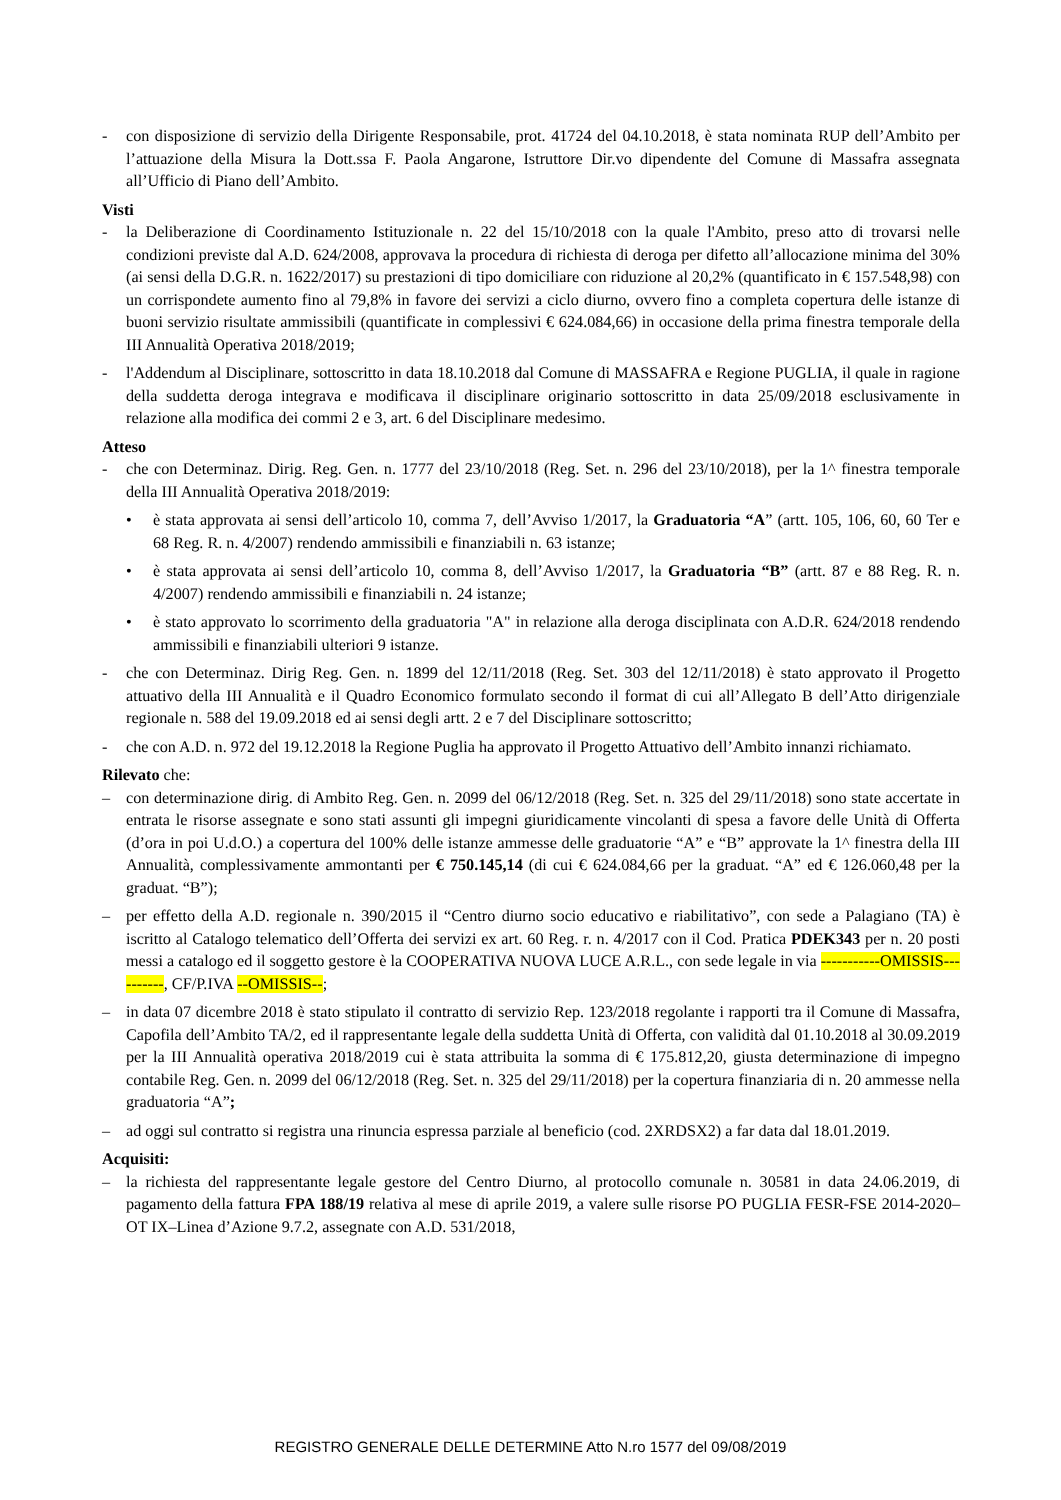- con disposizione di servizio della Dirigente Responsabile, prot. 41724 del 04.10.2018, è stata nominata RUP dell’Ambito per l’attuazione della Misura la Dott.ssa F. Paola Angarone, Istruttore Dir.vo dipendente del Comune di Massafra assegnata all’Ufficio di Piano dell’Ambito.
Visti
- la Deliberazione di Coordinamento Istituzionale n. 22 del 15/10/2018 con la quale l'Ambito, preso atto di trovarsi nelle condizioni previste dal A.D. 624/2008, approvava la procedura di richiesta di deroga per difetto all’allocazione minima del 30% (ai sensi della D.G.R. n. 1622/2017) su prestazioni di tipo domiciliare con riduzione al 20,2% (quantificato in € 157.548,98) con un corrispondete aumento fino al 79,8% in favore dei servizi a ciclo diurno, ovvero fino a completa copertura delle istanze di buoni servizio risultate ammissibili (quantificate in complessivi € 624.084,66) in occasione della prima finestra temporale della III Annualità Operativa 2018/2019;
- l'Addendum al Disciplinare, sottoscritto in data 18.10.2018 dal Comune di MASSAFRA e Regione PUGLIA, il quale in ragione della suddetta deroga integrava e modificava il disciplinare originario sottoscritto in data 25/09/2018 esclusivamente in relazione alla modifica dei commi 2 e 3, art. 6 del Disciplinare medesimo.
Atteso
- che con Determinaz. Dirig. Reg. Gen. n. 1777 del 23/10/2018 (Reg. Set. n. 296 del 23/10/2018), per la 1^ finestra temporale della III Annualità Operativa 2018/2019:
• è stata approvata ai sensi dell’articolo 10, comma 7, dell’Avviso 1/2017, la Graduatoria “A” (artt. 105, 106, 60, 60 Ter e 68 Reg. R. n. 4/2007) rendendo ammissibili e finanziabili n. 63 istanze;
• è stata approvata ai sensi dell’articolo 10, comma 8, dell’Avviso 1/2017, la Graduatoria “B” (artt. 87 e 88 Reg. R. n. 4/2007) rendendo ammissibili e finanziabili n. 24 istanze;
• è stato approvato lo scorrimento della graduatoria "A" in relazione alla deroga disciplinata con A.D.R. 624/2018 rendendo ammissibili e finanziabili ulteriori 9 istanze.
- che con Determinaz. Dirig Reg. Gen. n. 1899 del 12/11/2018 (Reg. Set. 303 del 12/11/2018) è stato approvato il Progetto attuativo della III Annualità e il Quadro Economico formulato secondo il format di cui all’Allegato B dell’Atto dirigenziale regionale n. 588 del 19.09.2018 ed ai sensi degli artt. 2 e 7 del Disciplinare sottoscritto;
- che con A.D. n. 972 del 19.12.2018 la Regione Puglia ha approvato il Progetto Attuativo dell’Ambito innanzi richiamato.
Rilevato che:
– con determinazione dirig. di Ambito Reg. Gen. n. 2099 del 06/12/2018 (Reg. Set. n. 325 del 29/11/2018) sono state accertate in entrata le risorse assegnate e sono stati assunti gli impegni giuridicamente vincolanti di spesa a favore delle Unità di Offerta (d’ora in poi U.d.O.) a copertura del 100% delle istanze ammesse delle graduatorie “A” e “B” approvate la 1^ finestra della III Annualità, complessivamente ammontanti per € 750.145,14 (di cui € 624.084,66 per la graduat. “A” ed € 126.060,48 per la graduat. “B”);
– per effetto della A.D. regionale n. 390/2015 il “Centro diurno socio educativo e riabilitativo”, con sede a Palagiano (TA) è iscritto al Catalogo telematico dell’Offerta dei servizi ex art. 60 Reg. r. n. 4/2017 con il Cod. Pratica PDEK343 per n. 20 posti messi a catalogo ed il soggetto gestore è la COOPERATIVA NUOVA LUCE A.R.L., con sede legale in via -----------OMISSIS----------, CF/P.IVA --OMISSIS--;
– in data 07 dicembre 2018 è stato stipulato il contratto di servizio Rep. 123/2018 regolante i rapporti tra il Comune di Massafra, Capofila dell’Ambito TA/2, ed il rappresentante legale della suddetta Unità di Offerta, con validità dal 01.10.2018 al 30.09.2019 per la III Annualità operativa 2018/2019 cui è stata attribuita la somma di € 175.812,20, giusta determinazione di impegno contabile Reg. Gen. n. 2099 del 06/12/2018 (Reg. Set. n. 325 del 29/11/2018) per la copertura finanziaria di n. 20 ammesse nella graduatoria “A”;
– ad oggi sul contratto si registra una rinuncia espressa parziale al beneficio (cod. 2XRDSX2) a far data dal 18.01.2019.
Acquisiti:
– la richiesta del rappresentante legale gestore del Centro Diurno, al protocollo comunale n. 30581 in data 24.06.2019, di pagamento della fattura FPA 188/19 relativa al mese di aprile 2019, a valere sulle risorse PO PUGLIA FESR-FSE 2014-2020–OT IX–Linea d’Azione 9.7.2, assegnate con A.D. 531/2018,
REGISTRO GENERALE DELLE DETERMINE Atto N.ro 1577 del 09/08/2019